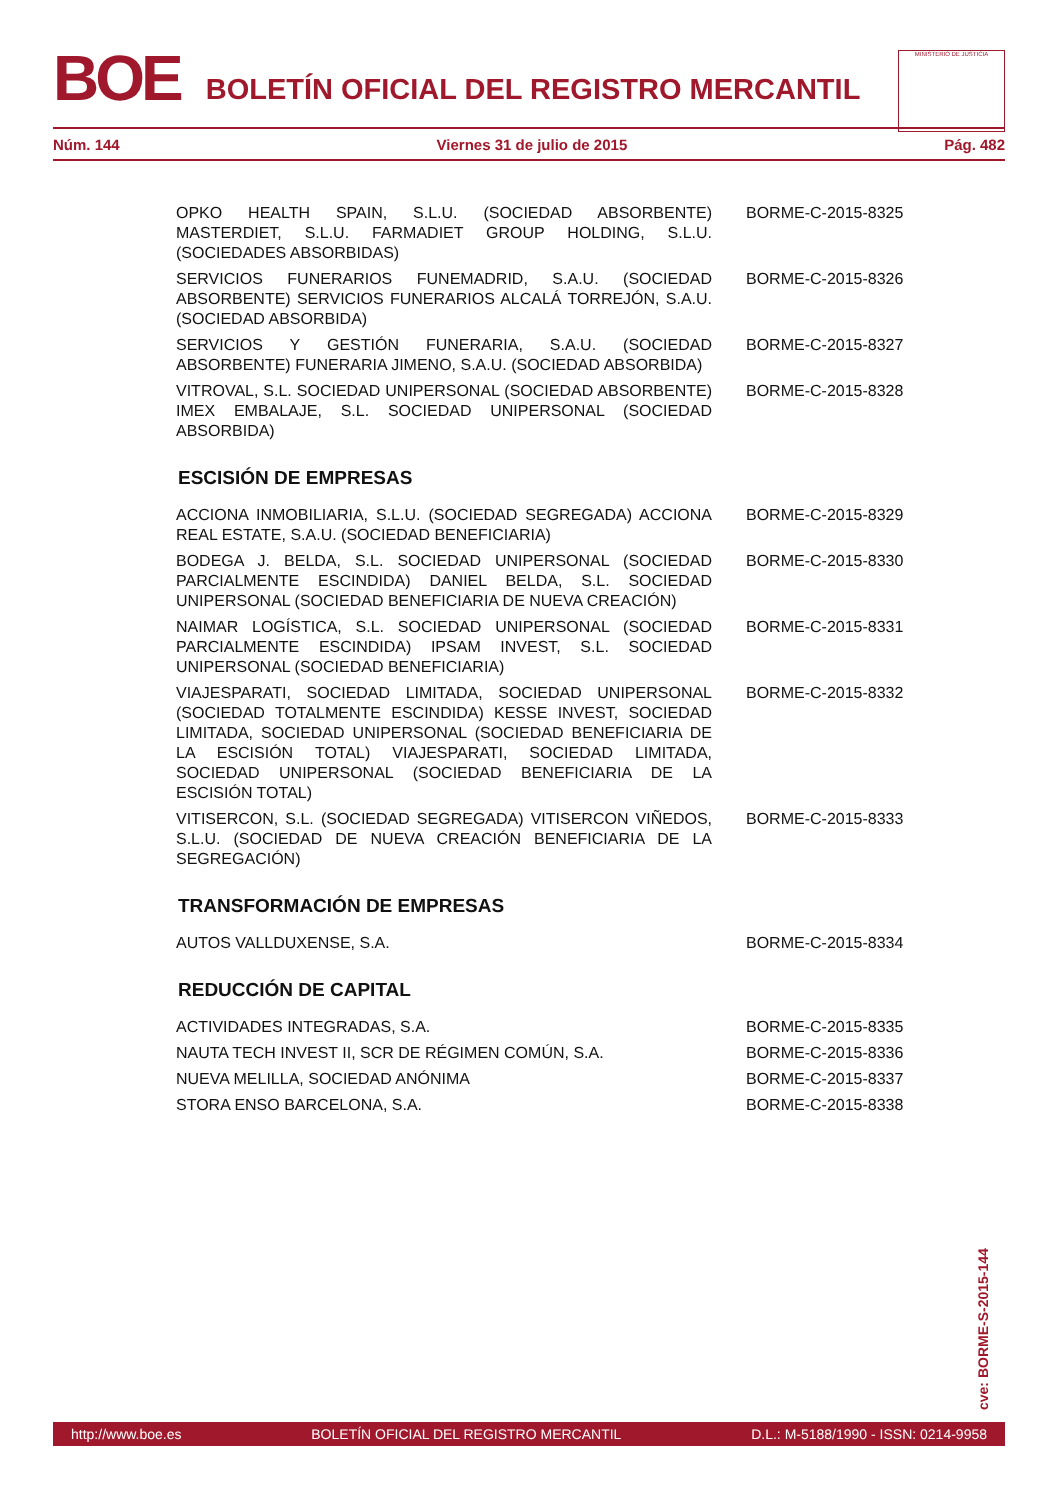BOE BOLETÍN OFICIAL DEL REGISTRO MERCANTIL
MINISTERIO DE JUSTICIA
Núm. 144 Viernes 31 de julio de 2015 Pág. 482
OPKO HEALTH SPAIN, S.L.U. (SOCIEDAD ABSORBENTE) MASTERDIET, S.L.U. FARMADIET GROUP HOLDING, S.L.U. (SOCIEDADES ABSORBIDAS)
BORME-C-2015-8325
SERVICIOS FUNERARIOS FUNEMADRID, S.A.U. (SOCIEDAD ABSORBENTE) SERVICIOS FUNERARIOS ALCALÁ TORREJÓN, S.A.U. (SOCIEDAD ABSORBIDA)
BORME-C-2015-8326
SERVICIOS Y GESTIÓN FUNERARIA, S.A.U. (SOCIEDAD ABSORBENTE) FUNERARIA JIMENO, S.A.U. (SOCIEDAD ABSORBIDA)
BORME-C-2015-8327
VITROVAL, S.L. SOCIEDAD UNIPERSONAL (SOCIEDAD ABSORBENTE) IMEX EMBALAJE, S.L. SOCIEDAD UNIPERSONAL (SOCIEDAD ABSORBIDA)
BORME-C-2015-8328
ESCISIÓN DE EMPRESAS
ACCIONA INMOBILIARIA, S.L.U. (SOCIEDAD SEGREGADA) ACCIONA REAL ESTATE, S.A.U. (SOCIEDAD BENEFICIARIA)
BORME-C-2015-8329
BODEGA J. BELDA, S.L. SOCIEDAD UNIPERSONAL (SOCIEDAD PARCIALMENTE ESCINDIDA) DANIEL BELDA, S.L. SOCIEDAD UNIPERSONAL (SOCIEDAD BENEFICIARIA DE NUEVA CREACIÓN)
BORME-C-2015-8330
NAIMAR LOGÍSTICA, S.L. SOCIEDAD UNIPERSONAL (SOCIEDAD PARCIALMENTE ESCINDIDA) IPSAM INVEST, S.L. SOCIEDAD UNIPERSONAL (SOCIEDAD BENEFICIARIA)
BORME-C-2015-8331
VIAJESPARATI, SOCIEDAD LIMITADA, SOCIEDAD UNIPERSONAL (SOCIEDAD TOTALMENTE ESCINDIDA) KESSE INVEST, SOCIEDAD LIMITADA, SOCIEDAD UNIPERSONAL (SOCIEDAD BENEFICIARIA DE LA ESCISIÓN TOTAL) VIAJESPARATI, SOCIEDAD LIMITADA, SOCIEDAD UNIPERSONAL (SOCIEDAD BENEFICIARIA DE LA ESCISIÓN TOTAL)
BORME-C-2015-8332
VITISERCON, S.L. (SOCIEDAD SEGREGADA) VITISERCON VIÑEDOS, S.L.U. (SOCIEDAD DE NUEVA CREACIÓN BENEFICIARIA DE LA SEGREGACIÓN)
BORME-C-2015-8333
TRANSFORMACIÓN DE EMPRESAS
AUTOS VALLDUXENSE, S.A. BORME-C-2015-8334
REDUCCIÓN DE CAPITAL
ACTIVIDADES INTEGRADAS, S.A. BORME-C-2015-8335
NAUTA TECH INVEST II, SCR DE RÉGIMEN COMÚN, S.A. BORME-C-2015-8336
NUEVA MELILLA, SOCIEDAD ANÓNIMA BORME-C-2015-8337
STORA ENSO BARCELONA, S.A. BORME-C-2015-8338
cve: BORME-S-2015-144
http://www.boe.es BOLETÍN OFICIAL DEL REGISTRO MERCANTIL D.L.: M-5188/1990 - ISSN: 0214-9958